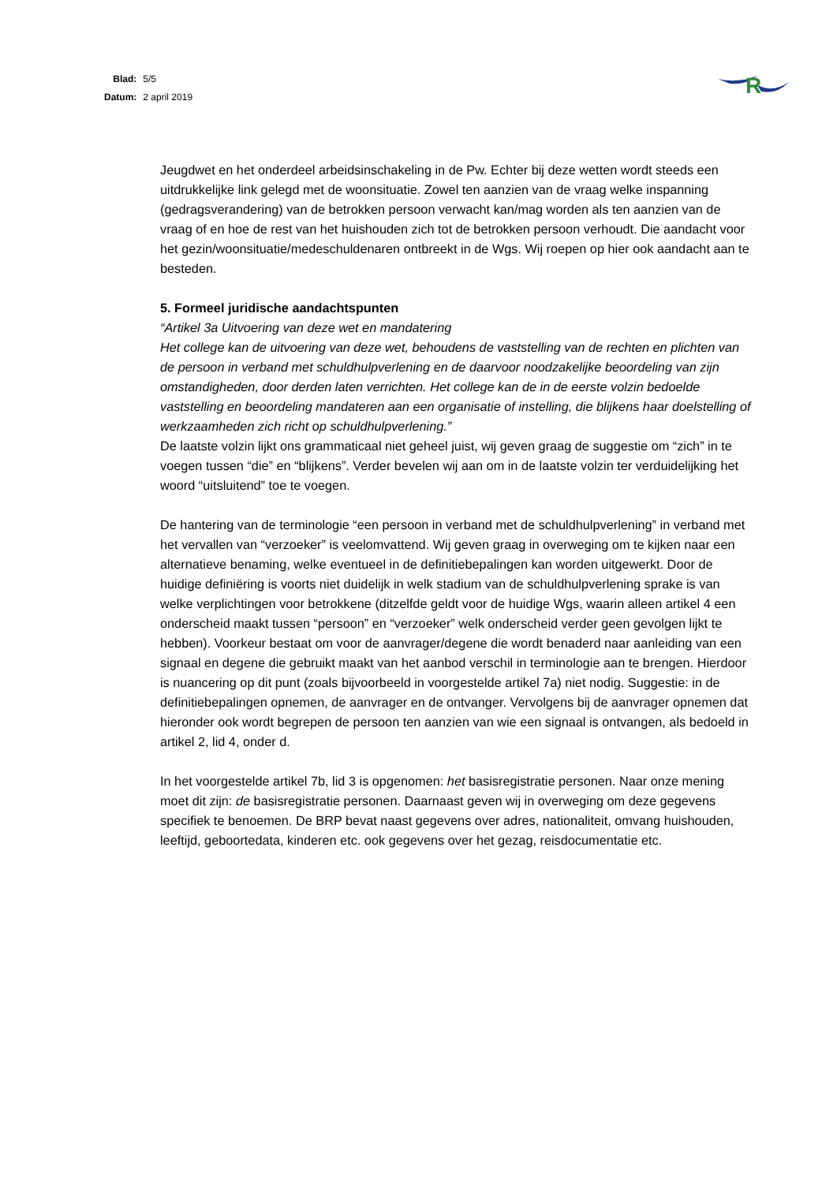| Blad: | 5/5 |
| Datum: | 2 april 2019 |
R
Jeugdwet en het onderdeel arbeidsinschakeling in de Pw. Echter bij deze wetten wordt steeds een uitdrukkelijke link gelegd met de woonsituatie. Zowel ten aanzien van de vraag welke inspanning (gedragsverandering) van de betrokken persoon verwacht kan/mag worden als ten aanzien van de vraag of en hoe de rest van het huishouden zich tot de betrokken persoon verhoudt. Die aandacht voor het gezin/woonsituatie/medeschuldenaren ontbreekt in de Wgs. Wij roepen op hier ook aandacht aan te besteden.
5. Formeel juridische aandachtspunten
“Artikel 3a Uitvoering van deze wet en mandatering
Het college kan de uitvoering van deze wet, behoudens de vaststelling van de rechten en plichten van de persoon in verband met schuldhulpverlening en de daarvoor noodzakelijke beoordeling van zijn omstandigheden, door derden laten verrichten. Het college kan de in de eerste volzin bedoelde vaststelling en beoordeling mandateren aan een organisatie of instelling, die blijkens haar doelstelling of werkzaamheden zich richt op schuldhulpverlening.”
De laatste volzin lijkt ons grammaticaal niet geheel juist, wij geven graag de suggestie om “zich” in te voegen tussen “die” en “blijkens”. Verder bevelen wij aan om in de laatste volzin ter verduidelijking het woord “uitsluitend” toe te voegen.
De hantering van de terminologie “een persoon in verband met de schuldhulpverlening” in verband met het vervallen van “verzoeker” is veelomvattend. Wij geven graag in overweging om te kijken naar een alternatieve benaming, welke eventueel in de definitiebepalingen kan worden uitgewerkt. Door de huidige definiëring is voorts niet duidelijk in welk stadium van de schuldhulpverlening sprake is van welke verplichtingen voor betrokkene (ditzelfde geldt voor de huidige Wgs, waarin alleen artikel 4 een onderscheid maakt tussen “persoon” en “verzoeker” welk onderscheid verder geen gevolgen lijkt te hebben). Voorkeur bestaat om voor de aanvrager/degene die wordt benaderd naar aanleiding van een signaal en degene die gebruikt maakt van het aanbod verschil in terminologie aan te brengen. Hierdoor is nuancering op dit punt (zoals bijvoorbeeld in voorgestelde artikel 7a) niet nodig. Suggestie: in de definitiebepalingen opnemen, de aanvrager en de ontvanger. Vervolgens bij de aanvrager opnemen dat hieronder ook wordt begrepen de persoon ten aanzien van wie een signaal is ontvangen, als bedoeld in artikel 2, lid 4, onder d.
In het voorgestelde artikel 7b, lid 3 is opgenomen: het basisregistratie personen. Naar onze mening moet dit zijn: de basisregistratie personen. Daarnaast geven wij in overweging om deze gegevens specifiek te benoemen. De BRP bevat naast gegevens over adres, nationaliteit, omvang huishouden, leeftijd, geboortedata, kinderen etc. ook gegevens over het gezag, reisdocumentatie etc.